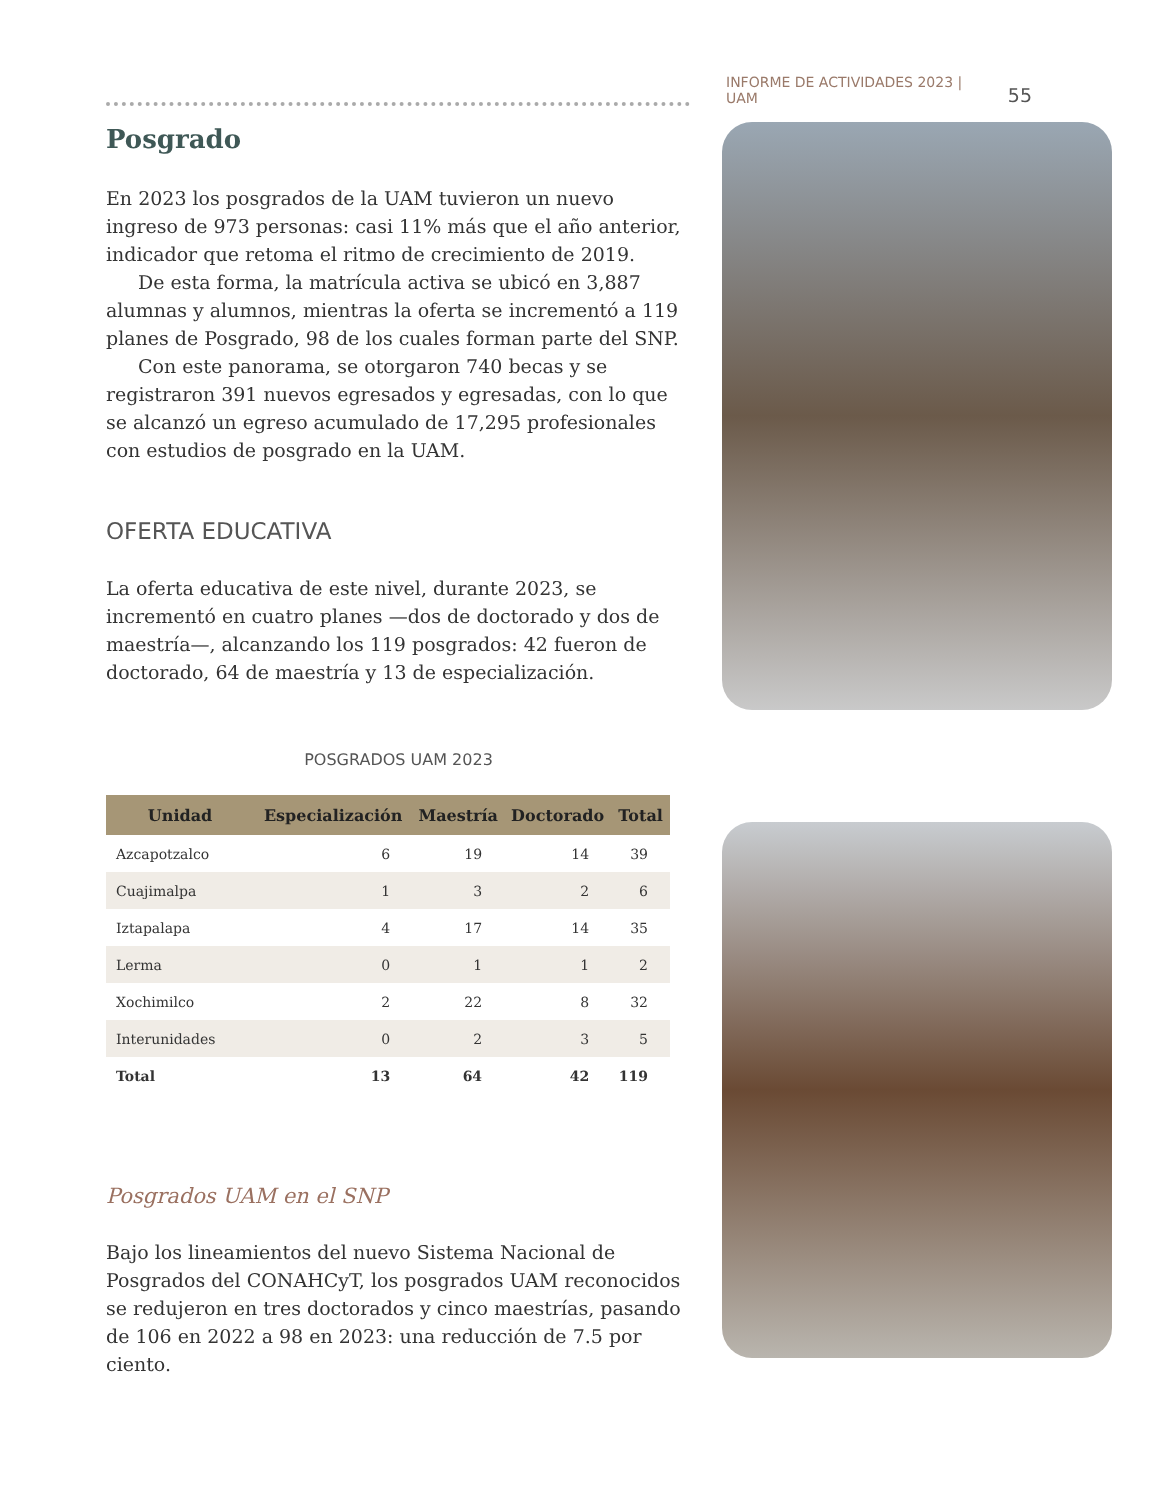INFORME DE ACTIVIDADES 2023 | UAM 55
Posgrado
En 2023 los posgrados de la UAM tuvieron un nuevo ingreso de 973 personas: casi 11% más que el año anterior, indicador que retoma el ritmo de crecimiento de 2019.
De esta forma, la matrícula activa se ubicó en 3,887 alumnas y alumnos, mientras la oferta se incrementó a 119 planes de Posgrado, 98 de los cuales forman parte del SNP.
Con este panorama, se otorgaron 740 becas y se registraron 391 nuevos egresados y egresadas, con lo que se alcanzó un egreso acumulado de 17,295 profesionales con estudios de posgrado en la UAM.
OFERTA EDUCATIVA
La oferta educativa de este nivel, durante 2023, se incrementó en cuatro planes —dos de doctorado y dos de maestría—, alcanzando los 119 posgrados: 42 fueron de doctorado, 64 de maestría y 13 de especialización.
POSGRADOS UAM 2023
| Unidad | Especialización | Maestría | Doctorado | Total |
| --- | --- | --- | --- | --- |
| Azcapotzalco | 6 | 19 | 14 | 39 |
| Cuajimalpa | 1 | 3 | 2 | 6 |
| Iztapalapa | 4 | 17 | 14 | 35 |
| Lerma | 0 | 1 | 1 | 2 |
| Xochimilco | 2 | 22 | 8 | 32 |
| Interunidades | 0 | 2 | 3 | 5 |
| Total | 13 | 64 | 42 | 119 |
Posgrados UAM en el SNP
Bajo los lineamientos del nuevo Sistema Nacional de Posgrados del CONAHCyT, los posgrados UAM reconocidos se redujeron en tres doctorados y cinco maestrías, pasando de 106 en 2022 a 98 en 2023: una reducción de 7.5 por ciento.